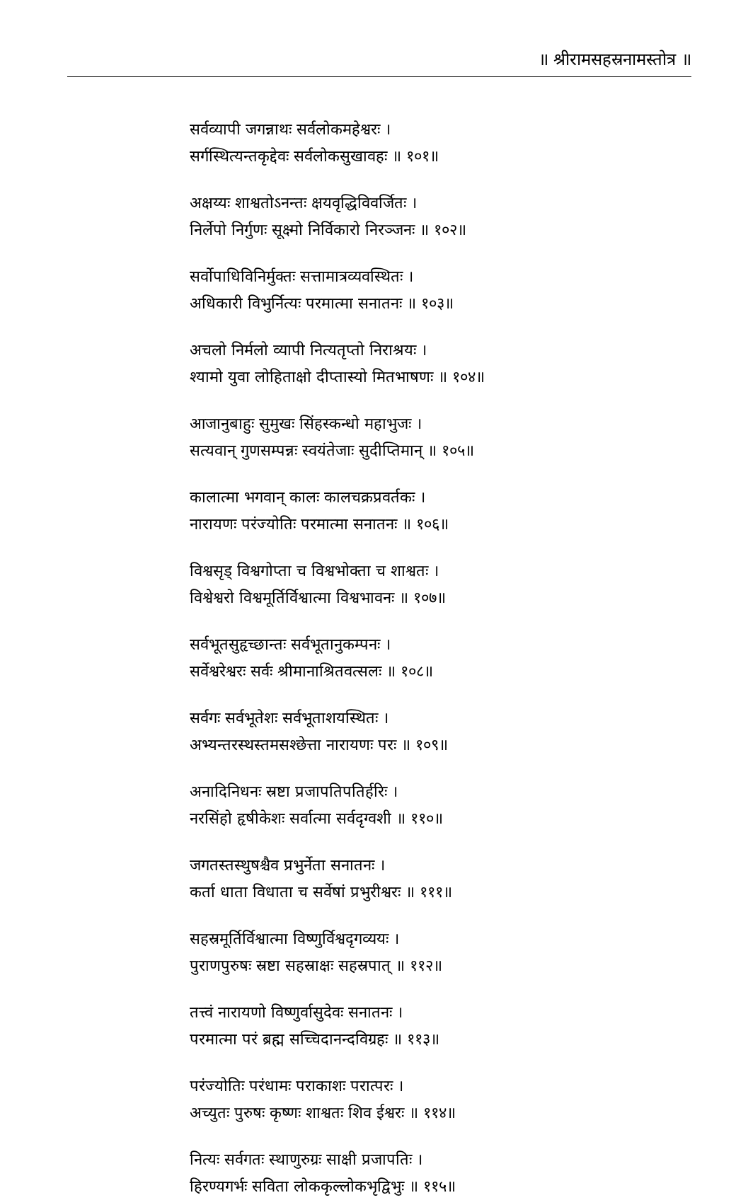॥ श्रीरामसहस्रनामस्तोत्र ॥
सर्वव्यापी जगन्नाथः सर्वलोकमहेश्वरः ।
सर्गस्थित्यन्तकृद्देवः सर्वलोकसुखावहः ॥ १०१॥
अक्षय्यः शाश्वतोऽनन्तः क्षयवृद्धिविवर्जितः ।
निर्लेपो निर्गुणः सूक्ष्मो निर्विकारो निरञ्जनः ॥ १०२॥
सर्वोपाधिविनिर्मुक्तः सत्तामात्रव्यवस्थितः ।
अधिकारी विभुर्नित्यः परमात्मा सनातनः ॥ १०३॥
अचलो निर्मलो व्यापी नित्यतृप्तो निराश्रयः ।
श्यामो युवा लोहिताक्षो दीप्तास्यो मितभाषणः ॥ १०४॥
आजानुबाहुः सुमुखः सिंहस्कन्धो महाभुजः ।
सत्यवान् गुणसम्पन्नः स्वयंतेजाः सुदीप्तिमान् ॥ १०५॥
कालात्मा भगवान् कालः कालचक्रप्रवर्तकः ।
नारायणः परंज्योतिः परमात्मा सनातनः ॥ १०६॥
विश्वसृड् विश्वगोप्ता च विश्वभोक्ता च शाश्वतः ।
विश्वेश्वरो विश्वमूर्तिर्विश्वात्मा विश्वभावनः ॥ १०७॥
सर्वभूतसुहृच्छान्तः सर्वभूतानुकम्पनः ।
सर्वेश्वरेश्वरः सर्वः श्रीमानाश्रितवत्सलः ॥ १०८॥
सर्वगः सर्वभूतेशः सर्वभूताशयस्थितः ।
अभ्यन्तरस्थस्तमसश्छेत्ता नारायणः परः ॥ १०९॥
अनादिनिधनः स्रष्टा प्रजापतिपतिर्हरिः ।
नरसिंहो हृषीकेशः सर्वात्मा सर्वदृग्वशी ॥ ११०॥
जगतस्तस्थुषश्चैव प्रभुर्नेता सनातनः ।
कर्ता धाता विधाता च सर्वेषां प्रभुरीश्वरः ॥ १११॥
सहस्रमूर्तिर्विश्वात्मा विष्णुर्विश्वदृगव्ययः ।
पुराणपुरुषः स्रष्टा सहस्राक्षः सहस्रपात् ॥ ११२॥
तत्त्वं नारायणो विष्णुर्वासुदेवः सनातनः ।
परमात्मा परं ब्रह्म सच्चिदानन्दविग्रहः ॥ ११३॥
परंज्योतिः परंधामः पराकाशः परात्परः ।
अच्युतः पुरुषः कृष्णः शाश्वतः शिव ईश्वरः ॥ ११४॥
नित्यः सर्वगतः स्थाणुरुग्रः साक्षी प्रजापतिः ।
हिरण्यगर्भः सविता लोककृल्लोकभृद्विभुः ॥ ११५॥